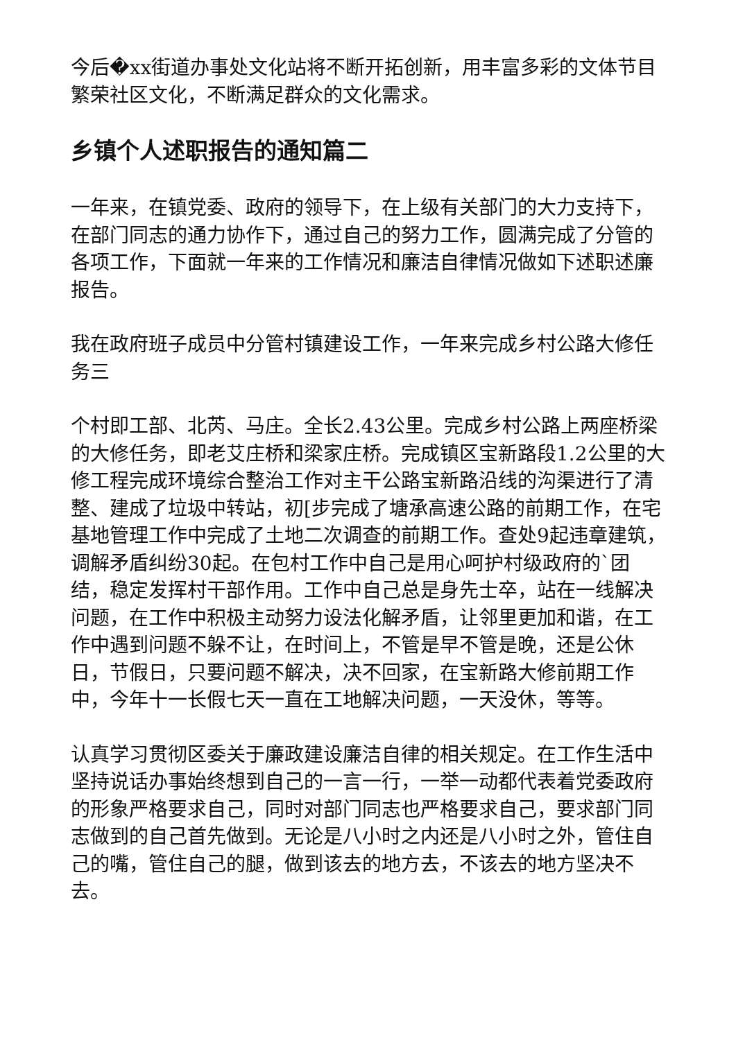今后�xx街道办事处文化站将不断开拓创新，用丰富多彩的文体节目繁荣社区文化，不断满足群众的文化需求。
乡镇个人述职报告的通知篇二
一年来，在镇党委、政府的领导下，在上级有关部门的大力支持下，在部门同志的通力协作下，通过自己的努力工作，圆满完成了分管的各项工作，下面就一年来的工作情况和廉洁自律情况做如下述职述廉报告。
我在政府班子成员中分管村镇建设工作，一年来完成乡村公路大修任务三
个村即工部、北芮、马庄。全长2.43公里。完成乡村公路上两座桥梁的大修任务，即老艾庄桥和梁家庄桥。完成镇区宝新路段1.2公里的大修工程完成环境综合整治工作对主干公路宝新路沿线的沟渠进行了清整、建成了垃圾中转站，初[步完成了塘承高速公路的前期工作，在宅基地管理工作中完成了土地二次调查的前期工作。查处9起违章建筑，调解矛盾纠纷30起。在包村工作中自己是用心呵护村级政府的`团结，稳定发挥村干部作用。工作中自己总是身先士卒，站在一线解决问题，在工作中积极主动努力设法化解矛盾，让邻里更加和谐，在工作中遇到问题不躲不让，在时间上，不管是早不管是晚，还是公休日，节假日，只要问题不解决，决不回家，在宝新路大修前期工作中，今年十一长假七天一直在工地解决问题，一天没休，等等。
认真学习贯彻区委关于廉政建设廉洁自律的相关规定。在工作生活中坚持说话办事始终想到自己的一言一行，一举一动都代表着党委政府的形象严格要求自己，同时对部门同志也严格要求自己，要求部门同志做到的自己首先做到。无论是八小时之内还是八小时之外，管住自己的嘴，管住自己的腿，做到该去的地方去，不该去的地方坚决不去。